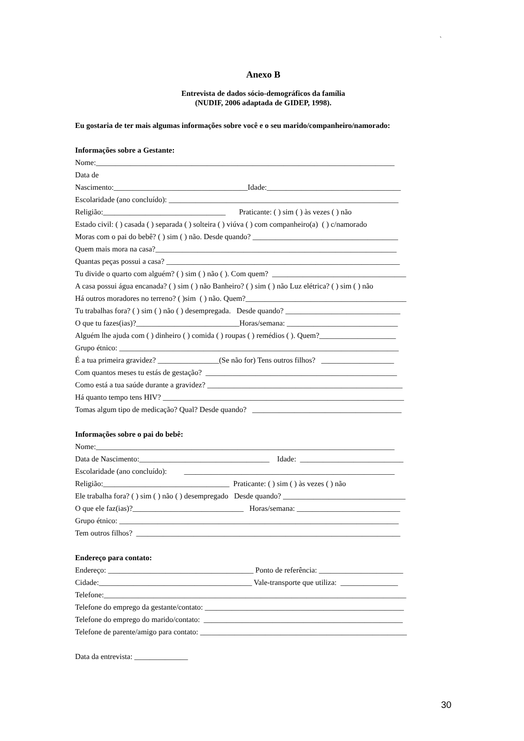`
Anexo B
Entrevista de dados sócio-demográficos da família
(NUDIF, 2006 adaptada de GIDEP, 1998).
Eu gostaria de ter mais algumas informações sobre você e o seu marido/companheiro/namorado:
Informações sobre a Gestante:
Nome:______________________________________________________________________________
Data de
Nascimento:___________________________________Idade:___________________________________
Escolaridade (ano concluído): ____________________________________________________________
Religião:________________________________ Praticante: ( ) sim ( ) às vezes ( ) não
Estado civil: ( ) casada ( ) separada ( ) solteira ( ) viúva ( ) com companheiro(a) ( ) c/namorado
Moras com o pai do bebê? ( ) sim ( ) não. Desde quando? ______________________________________
Quem mais mora na casa?_______________________________________________________________
Quantas peças possui a casa? _____________________________________________________________
Tu divide o quarto com alguém? ( ) sim ( ) não ( ). Com quem? ___________________________________
A casa possui água encanada? ( ) sim ( ) não Banheiro? ( ) sim ( ) não Luz elétrica? ( ) sim ( ) não
Há outros moradores no terreno? ( )sim ( ) não. Quem?__________________________________________
Tu trabalhas fora? ( ) sim ( ) não ( ) desempregada. Desde quando? ______________________________
O que tu fazes(ias)?___________________________Horas/semana: _____________________________
Alguém lhe ajuda com ( ) dinheiro ( ) comida ( ) roupas ( ) remédios ( ). Quem?____________________
Grupo étnico: _________________________________________________________________________
É a tua primeira gravidez? ________________(Se não for) Tens outros filhos? ___________________
Com quantos meses tu estás de gestação? __________________________________________________
Como está a tua saúde durante a gravidez? ___________________________________________________
Há quanto tempo tens HIV? _______________________________________________________________
Tomas algum tipo de medicação? Qual? Desde quando? _______________________________________
Informações sobre o pai do bebê:
Nome:______________________________________________________________________________
Data de Nascimento:__________________________________ Idade: ___________________________
Escolaridade (ano concluído): _______________________________________________________
Religião:_________________________________ Praticante: ( ) sim ( ) às vezes ( ) não
Ele trabalha fora? ( ) sim ( ) não ( ) desempregado Desde quando? ________________________________
O que ele faz(ias)?_____________________________ Horas/semana: ___________________________
Grupo étnico: _________________________________________________________________________
Tem outros filhos? _____________________________________________________________________
Endereço para contato:
Endereço: ______________________________________ Ponto de referência: ______________________
Cidade:________________________________________ Vale-transporte que utiliza: _______________
Telefone:_______________________________________________________________________________
Telefone do emprego da gestante/contato: ____________________________________________________
Telefone do emprego do marido/contato: ____________________________________________________
Telefone de parente/amigo para contato: ______________________________________________________
Data da entrevista: ______________
30